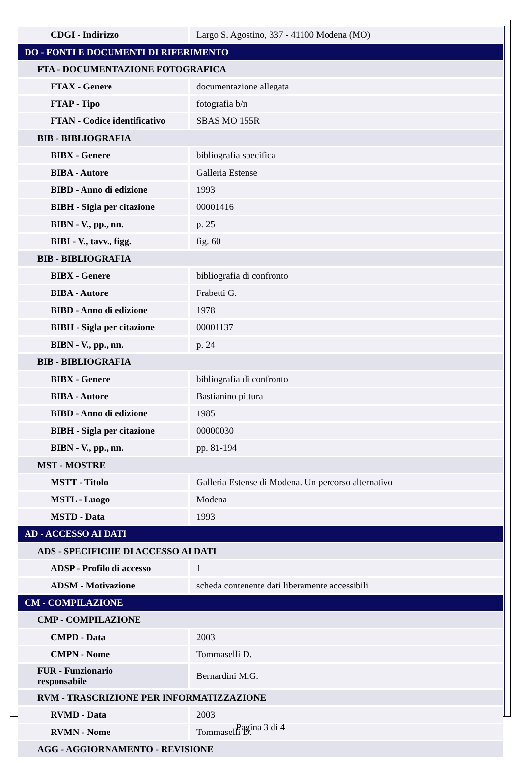| CDGI - Indirizzo | Largo S. Agostino, 337 - 41100 Modena (MO) |
| DO - FONTI E DOCUMENTI DI RIFERIMENTO | |
| FTA - DOCUMENTAZIONE FOTOGRAFICA | |
| FTAX - Genere | documentazione allegata |
| FTAP - Tipo | fotografia b/n |
| FTAN - Codice identificativo | SBAS MO 155R |
| BIB - BIBLIOGRAFIA | |
| BIBX - Genere | bibliografia specifica |
| BIBA - Autore | Galleria Estense |
| BIBD - Anno di edizione | 1993 |
| BIBH - Sigla per citazione | 00001416 |
| BIBN - V., pp., nn. | p. 25 |
| BIBI - V., tavv., figg. | fig. 60 |
| BIB - BIBLIOGRAFIA | |
| BIBX - Genere | bibliografia di confronto |
| BIBA - Autore | Frabetti G. |
| BIBD - Anno di edizione | 1978 |
| BIBH - Sigla per citazione | 00001137 |
| BIBN - V., pp., nn. | p. 24 |
| BIB - BIBLIOGRAFIA | |
| BIBX - Genere | bibliografia di confronto |
| BIBA - Autore | Bastianino pittura |
| BIBD - Anno di edizione | 1985 |
| BIBH - Sigla per citazione | 00000030 |
| BIBN - V., pp., nn. | pp. 81-194 |
| MST - MOSTRE | |
| MSTT - Titolo | Galleria Estense di Modena. Un percorso alternativo |
| MSTL - Luogo | Modena |
| MSTD - Data | 1993 |
| AD - ACCESSO AI DATI | |
| ADS - SPECIFICHE DI ACCESSO AI DATI | |
| ADSP - Profilo di accesso | 1 |
| ADSM - Motivazione | scheda contenente dati liberamente accessibili |
| CM - COMPILAZIONE | |
| CMP - COMPILAZIONE | |
| CMPD - Data | 2003 |
| CMPN - Nome | Tommaselli D. |
| FUR - Funzionario responsabile | Bernardini M.G. |
| RVM - TRASCRIZIONE PER INFORMATIZZAZIONE | |
| RVMD - Data | 2003 |
| RVMN - Nome | Tommaselli D. |
| AGG - AGGIORNAMENTO - REVISIONE | |
Pagina 3 di 4